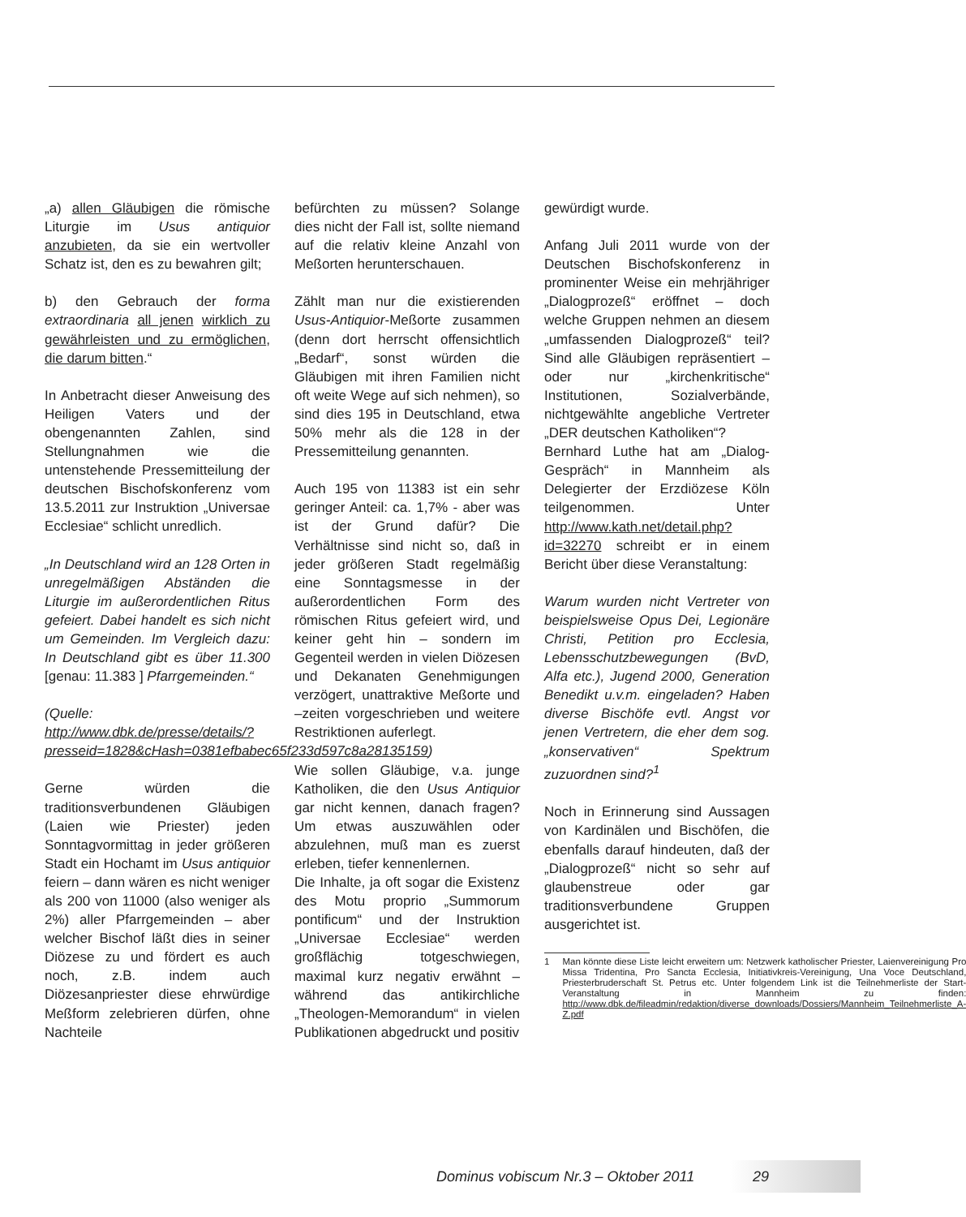„a) allen Gläubigen die römische Liturgie im Usus antiquior anzubieten, da sie ein wertvoller Schatz ist, den es zu bewahren gilt;
b) den Gebrauch der forma extraordinaria all jenen wirklich zu gewährleisten und zu ermöglichen, die darum bitten.“
In Anbetracht dieser Anweisung des Heiligen Vaters und der obengenannten Zahlen, sind Stellungnahmen wie die untenstehende Pressemitteilung der deutschen Bischofskonferenz vom 13.5.2011 zur Instruktion „Universae Ecclesiae“ schlicht unredlich.
„In Deutschland wird an 128 Orten in unregelmäßigen Abständen die Liturgie im außerordentlichen Ritus gefeiert. Dabei handelt es sich nicht um Gemeinden. Im Vergleich dazu: In Deutschland gibt es über 11.300 [genau: 11.383 ] Pfarrgemeinden.“
(Quelle: http://www.dbk.de/presse/details/?presseid=1828&cHash=0381efbabec65f233d597c8a28135159)
Gerne würden die traditionsverbundenen Gläubigen (Laien wie Priester) jeden Sonntagvormittag in jeder größeren Stadt ein Hochamt im Usus antiquior feiern – dann wären es nicht weniger als 200 von 11000 (also weniger als 2%) aller Pfarrgemeinden – aber welcher Bischof läßt dies in seiner Diözese zu und fördert es auch noch, z.B. indem auch Diözesanpriester diese ehrwürdige Meßform zelebrieren dürfen, ohne Nachteile
befürchten zu müssen? Solange dies nicht der Fall ist, sollte niemand auf die relativ kleine Anzahl von Meßorten herunterschauen.
Zählt man nur die existierenden Usus-Antiquior-Meßorte zusammen (denn dort herrscht offensichtlich „Bedarf“, sonst würden die Gläubigen mit ihren Familien nicht oft weite Wege auf sich nehmen), so sind dies 195 in Deutschland, etwa 50% mehr als die 128 in der Pressemitteilung genannten.
Auch 195 von 11383 ist ein sehr geringer Anteil: ca. 1,7% - aber was ist der Grund dafür? Die Verhältnisse sind nicht so, daß in jeder größeren Stadt regelmäßig eine Sonntagsmesse in der außerordentlichen Form des römischen Ritus gefeiert wird, und keiner geht hin – sondern im Gegenteil werden in vielen Diözesen und Dekanaten Genehmigungen verzögert, unattraktive Meßorte und –zeiten vorgeschrieben und weitere Restriktionen auferlegt.
Wie sollen Gläubige, v.a. junge Katholiken, die den Usus Antiquior gar nicht kennen, danach fragen? Um etwas auszuwählen oder abzulehnen, muß man es zuerst erleben, tiefer kennenlernen.
Die Inhalte, ja oft sogar die Existenz des Motu proprio „Summorum pontificum“ und der Instruktion „Universae Ecclesiae“ werden großflächig totgeschwiegen, maximal kurz negativ erwähnt – während das antikirchliche „Theologen-Memorandum“ in vielen Publikationen abgedruckt und positiv
gewürdigt wurde.
Anfang Juli 2011 wurde von der Deutschen Bischofskonferenz in prominenter Weise ein mehrjähriger „Dialogprozeß“ eröffnet – doch welche Gruppen nehmen an diesem „umfassenden Dialogprozeß“ teil? Sind alle Gläubigen repräsentiert – oder nur „kirchenkritische“ Institutionen, Sozialverbände, nichtgewählte angebliche Vertreter „DER deutschen Katholiken“?
Bernhard Luthe hat am „Dialog-Gespräch“ in Mannheim als Delegierter der Erzdiözese Köln teilgenommen. Unter http://www.kath.net/detail.php?id=32270 schreibt er in einem Bericht über diese Veranstaltung:
Warum wurden nicht Vertreter von beispielsweise Opus Dei, Legionäre Christi, Petition pro Ecclesia, Lebensschutzbewegungen (BvD, Alfa etc.), Jugend 2000, Generation Benedikt u.v.m. eingeladen? Haben diverse Bischöfe evtl. Angst vor jenen Vertretern, die eher dem sog. „konservativen“ Spektrum zuzuordnen sind?<sup>1</sup>
Noch in Erinnerung sind Aussagen von Kardinälen und Bischöfen, die ebenfalls darauf hindeuten, daß der „Dialogprozeß“ nicht so sehr auf glaubenstreue oder gar traditionsverbundene Gruppen ausgerichtet ist.
1 Man könnte diese Liste leicht erweitern um: Netzwerk katholischer Priester, Laienvereinigung Pro Missa Tridentina, Pro Sancta Ecclesia, Initiativkreis-Vereinigung, Una Voce Deutschland, Priesterbruderschaft St. Petrus etc. Unter folgendem Link ist die Teilnehmerliste der Start-Veranstaltung in Mannheim zu finden: http://www.dbk.de/fileadmin/redaktion/diverse_downloads/Dossiers/Mannheim_Teilnehmerliste_A-Z.pdf
Dominus vobiscum Nr.3 – Oktober 2011 29